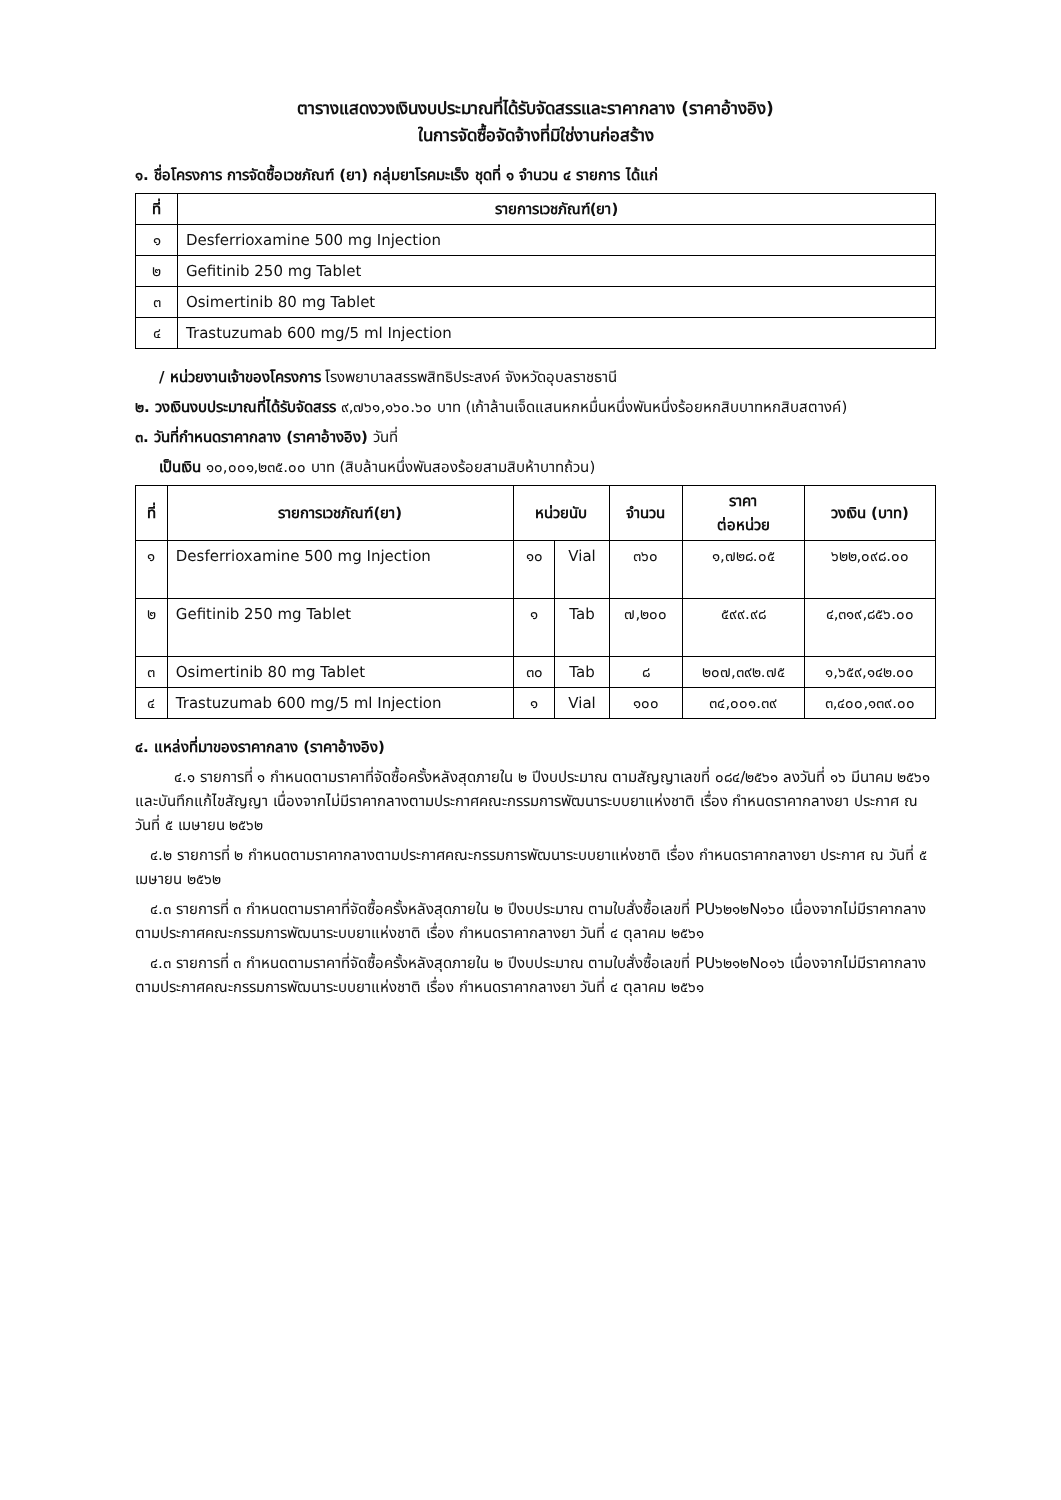ตารางแสดงวงเงินงบประมาณที่ได้รับจัดสรรและราคากลาง (ราคาอ้างอิง)
ในการจัดซื้อจัดจ้างที่มิใช่งานก่อสร้าง
๑. ชื่อโครงการ การจัดซื้อเวชภัณฑ์ (ยา) กลุ่มยาโรคมะเร็ง ชุดที่ ๑ จำนวน ๔ รายการ ได้แก่
| ที่ | รายการเวชภัณฑ์(ยา) |
| --- | --- |
| ๑ | Desferrioxamine 500 mg Injection |
| ๒ | Gefitinib 250 mg Tablet |
| ๓ | Osimertinib 80 mg Tablet |
| ๔ | Trastuzumab 600 mg/5 ml Injection |
/ หน่วยงานเจ้าของโครงการ โรงพยาบาลสรรพสิทธิประสงค์ จังหวัดอุบลราชธานี
๒. วงเงินงบประมาณที่ได้รับจัดสรร ๙,๗๖๑,๑๖๐.๖๐ บาท (เก้าล้านเจ็ดแสนหกหมื่นหนึ่งพันหนึ่งร้อยหกสิบบาทหกสิบสตางค์)
๓. วันที่กำหนดราคากลาง (ราคาอ้างอิง) วันที่
เป็นเงิน ๑๐,๐๐๑,๒๓๕.๐๐ บาท (สิบล้านหนึ่งพันสองร้อยสามสิบห้าบาทถ้วน)
| ที่ | รายการเวชภัณฑ์(ยา) | หน่วยนับ | | จำนวน | ราคา ต่อหน่วย | วงเงิน (บาท) |
| --- | --- | --- | --- | --- | --- | --- |
| ๑ | Desferrioxamine 500 mg Injection | ๑๐ | Vial | ๓๖๐ | ๑,๗๒๘.๐๕ | ๖๒๒,๐๙๘.๐๐ |
| ๒ | Gefitinib 250 mg Tablet | ๑ | Tab | ๗,๒๐๐ | ๕๙๙.๙๘ | ๔,๓๑๙,๘๕๖.๐๐ |
| ๓ | Osimertinib 80 mg Tablet | ๓๐ | Tab | ๘ | ๒๐๗,๓๙๒.๗๕ | ๑,๖๕๙,๑๔๒.๐๐ |
| ๔ | Trastuzumab 600 mg/5 ml Injection | ๑ | Vial | ๑๐๐ | ๓๔,๐๐๑.๓๙ | ๓,๔๐๐,๑๓๙.๐๐ |
๔. แหล่งที่มาของราคากลาง (ราคาอ้างอิง)
 ๔.๑ รายการที่ ๑ กำหนดตามราคาที่จัดซื้อครั้งหลังสุดภายใน ๒ ปีงบประมาณ ตามสัญญาเลขที่ ๐๘๔/๒๕๖๑ ลงวันที่ ๑๖ มีนาคม ๒๕๖๑ และบันทึกแก้ไขสัญญา เนื่องจากไม่มีราคากลางตามประกาศคณะกรรมการพัฒนาระบบยาแห่งชาติ เรื่อง กำหนดราคากลางยา ประกาศ ณ วันที่ ๕ เมษายน ๒๕๖๒
 ๔.๒ รายการที่ ๒ กำหนดตามราคากลางตามประกาศคณะกรรมการพัฒนาระบบยาแห่งชาติ เรื่อง กำหนดราคากลางยา ประกาศ ณ วันที่ ๕ เมษายน ๒๕๖๒
 ๔.๓ รายการที่ ๓ กำหนดตามราคาที่จัดซื้อครั้งหลังสุดภายใน ๒ ปีงบประมาณ ตามใบสั่งซื้อเลขที่ PU๖๒๑๒N๑๖๐ เนื่องจากไม่มีราคากลางตามประกาศคณะกรรมการพัฒนาระบบยาแห่งชาติ เรื่อง กำหนดราคากลางยา วันที่ ๔ ตุลาคม ๒๕๖๑
 ๔.๓ รายการที่ ๓ กำหนดตามราคาที่จัดซื้อครั้งหลังสุดภายใน ๒ ปีงบประมาณ ตามใบสั่งซื้อเลขที่ PU๖๒๑๒N๐๑๖ เนื่องจากไม่มีราคากลางตามประกาศคณะกรรมการพัฒนาระบบยาแห่งชาติ เรื่อง กำหนดราคากลางยา วันที่ ๔ ตุลาคม ๒๕๖๑